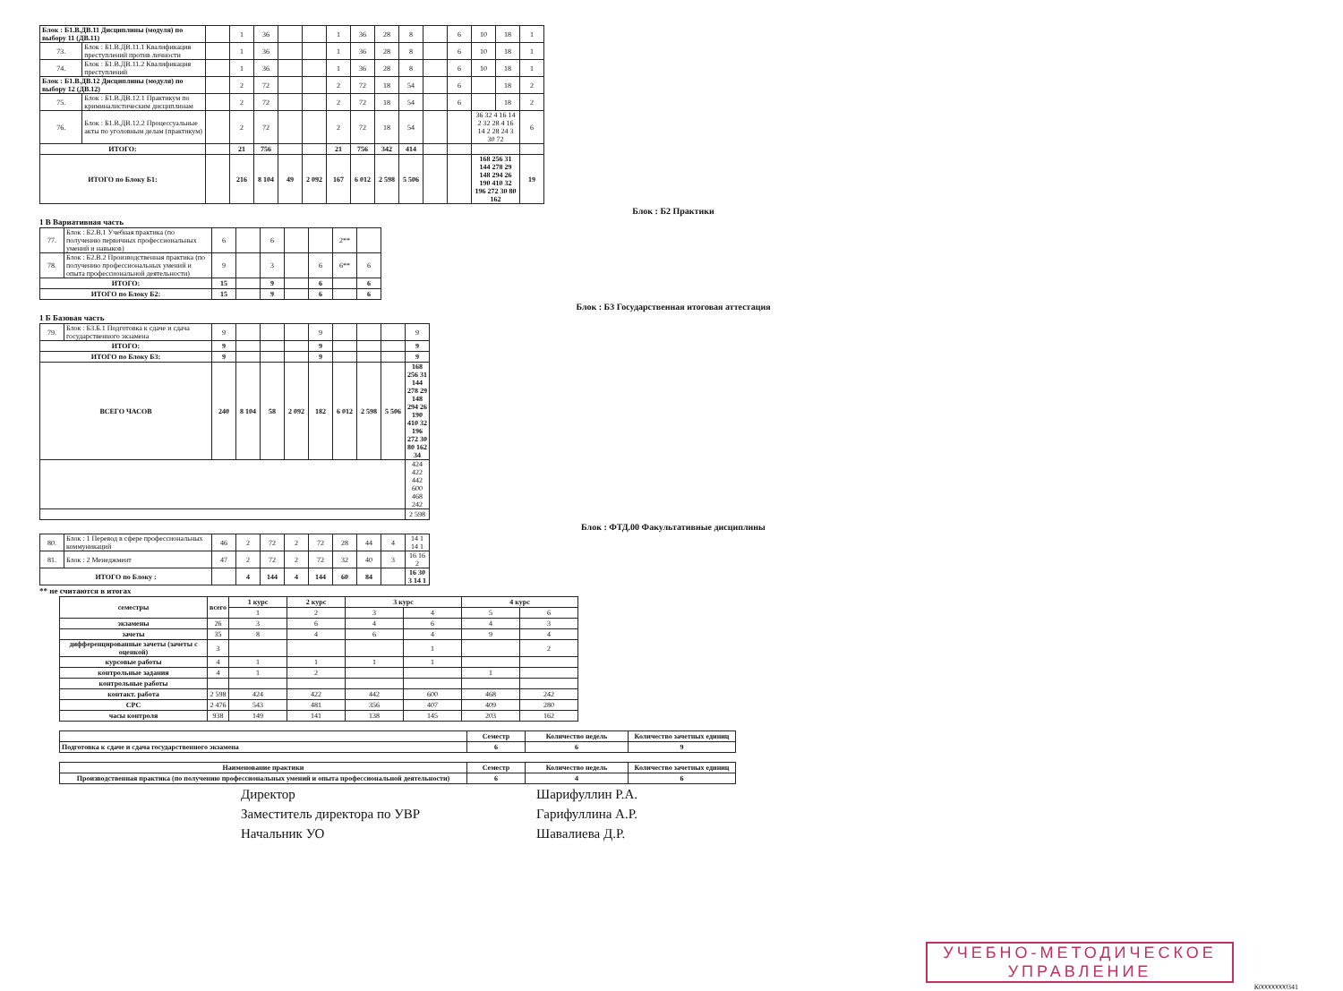| Блок : Б1.В.ДВ.11 Дисциплины (модуля) по выбору 11 (ДВ.11) | | | 1 | 36 | | | 1 | 36 | 28 | 8 | | 6 | 10 | 18 | 1 |
| 73. | Блок : Б1.В.ДВ.11.1 Квалификация преступлений против личности | | 1 | 36 | | | 1 | 36 | 28 | 8 | | 6 | 10 | 18 | 1 |
| 74. | Блок : Б1.В.ДВ.11.2 Квалификация преступлений | | 1 | 36 | | | 1 | 36 | 28 | 8 | | 6 | 10 | 18 | 1 |
| Блок : Б1.В.ДВ.12 Дисциплины (модуля) по выбору 12 (ДВ.12) | | | 2 | 72 | | | 2 | 72 | 18 | 54 | | 6 | | 18 | 2 |
| 75. | Блок : Б1.В.ДВ.12.1 Практикум по криминалистическим дисциплинам | | 2 | 72 | | | 2 | 72 | 18 | 54 | | 6 | | 18 | 2 |
| 76. | Блок : Б1.В.ДВ.12.2 Процессуальные акты по уголовным делам (практикум) | | 2 | 72 | | | 2 | 72 | 18 | 54 | | | 36 32 4 16 14 2 32 28 4 16 14 2 28 24 3 30 72 | | 6 |
| ИТОГО: | | | 21 | 756 | | | 21 | 756 | 342 | 414 | | | | | |
| ИТОГО по Блоку Б1: | | | 216 | 8 104 | 49 | 2 092 | 167 | 6 012 | 2 598 | 5 506 | | | 168 256 31 144 278 29 148 294 26 190 410 32 196 272 30 80 162 | | 19 |
Блок : Б2 Практики
1 В Вариативная часть
| 77. | Блок : Б2.В.1 Учебная практика (по получению первичных профессиональных умений и навыков) | 6 | | 6 | | | 2** | |
| 78. | Блок : Б2.В.2 Производственная практика (по получению профессиональных умений и опыта профессиональной деятельности) | 9 | | 3 | | 6 | 6** | 6 |
| ИТОГО: | | 15 | | 9 | | 6 | | 6 |
| ИТОГО по Блоку Б2: | | 15 | | 9 | | 6 | | 6 |
Блок : Б3 Государственная итоговая аттестация
1 Б Базовая часть
| 79. | Блок : Б3.Б.1 Подготовка к сдаче и сдача государственного экзамена | 9 | | | | 9 | | | | 9 |
| ИТОГО: | | 9 | | | | 9 | | | | 9 |
| ИТОГО по Блоку Б3: | | 9 | | | | 9 | | | | 9 |
| ВСЕГО ЧАСОВ | | 240 | 8 104 | 58 | 2 092 | 182 | 6 012 | 2 598 | 5 506 | 168 256 31 144 278 29 148 294 26 190 410 32 196 272 30 80 162 34 |
| | | | | | | | | | | 424 422 442 600 468 242 |
| | | | | | | | | | | 2 598 |
Блок : ФТД.00 Факультативные дисциплины
| 80. | Блок : 1 Перевод в сфере профессиональных коммуникаций | 46 | 2 | 72 | 2 | 72 | 28 | 44 | 4 | 14 1 14 1 |
| 81. | Блок : 2 Менеджмент | 47 | 2 | 72 | 2 | 72 | 32 | 40 | 3 | 16 16 2 |
| ИТОГО по Блоку : | | | 4 | 144 | 4 | 144 | 60 | 84 | | 16 30 3 14 1 |
** не считаются в итогах
| семестры | всего | 1 курс | 2 курс | 3 курс | | 4 курс | |
| | | 1 | 2 | 3 | 4 | 5 | 6 |
| экзамены | 26 | 3 | 6 | 4 | 6 | 4 | 3 |
| зачеты | 35 | 8 | 4 | 6 | 4 | 9 | 4 |
| дифференцированные зачеты (зачеты с оценкой) | 3 | | | | 1 | | 2 |
| курсовые работы | 4 | 1 | 1 | 1 | 1 | | |
| контрольные задания | 4 | 1 | 2 | | | 1 | |
| контрольные работы | | | | | | | |
| контакт. работа | 2 598 | 424 | 422 | 442 | 600 | 468 | 242 |
| СРС | 2 476 | 543 | 481 | 356 | 407 | 409 | 280 |
| часы контроля | 938 | 149 | 141 | 138 | 145 | 203 | 162 |
| | Семестр | Количество недель | Количество зачетных единиц |
| Подготовка к сдаче и сдача государственного экзамена | 6 | 6 | 9 |
| Наименование практики | Семестр | Количество недель | Количество зачетных единиц |
| Производственная практика (по получению профессиональных умений и опыта профессиональной деятельности) | 6 | 4 | 6 |
Директор
Шарифуллин Р.А.
Заместитель директора по УВР
Гарифуллина А.Р.
Начальник УО
Шавалиева Д.Р.
УЧЕБНО-МЕТОДИЧЕСКОЕ
УПРАВЛЕНИЕ
К00000000341